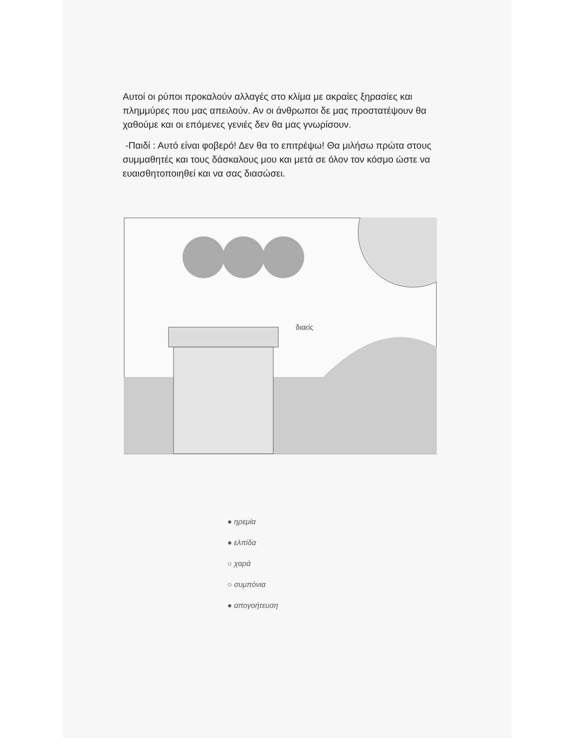Αυτοί οι ρύποι προκαλούν αλλαγές στο κλίμα με ακραίες ξηρασίες και πλημμύρες που μας απειλούν. Αν οι άνθρωποι δε μας προστατέψουν θα χαθούμε και οι επόμενες γενιές δεν θα μας γνωρίσουν.
-Παιδί : Αυτό είναι φοβερό! Δεν θα το επιτρέψω! Θα μιλήσω πρώτα στους συμμαθητές και τους δάσκαλους μου και μετά σε όλον τον κόσμο ώστε να ευαισθητοποιηθεί και να σας διασώσει.
διαείς
● ηρεμία
● ελπίδα
○ χαρά
○ συμπόνια
● απογοήτευση